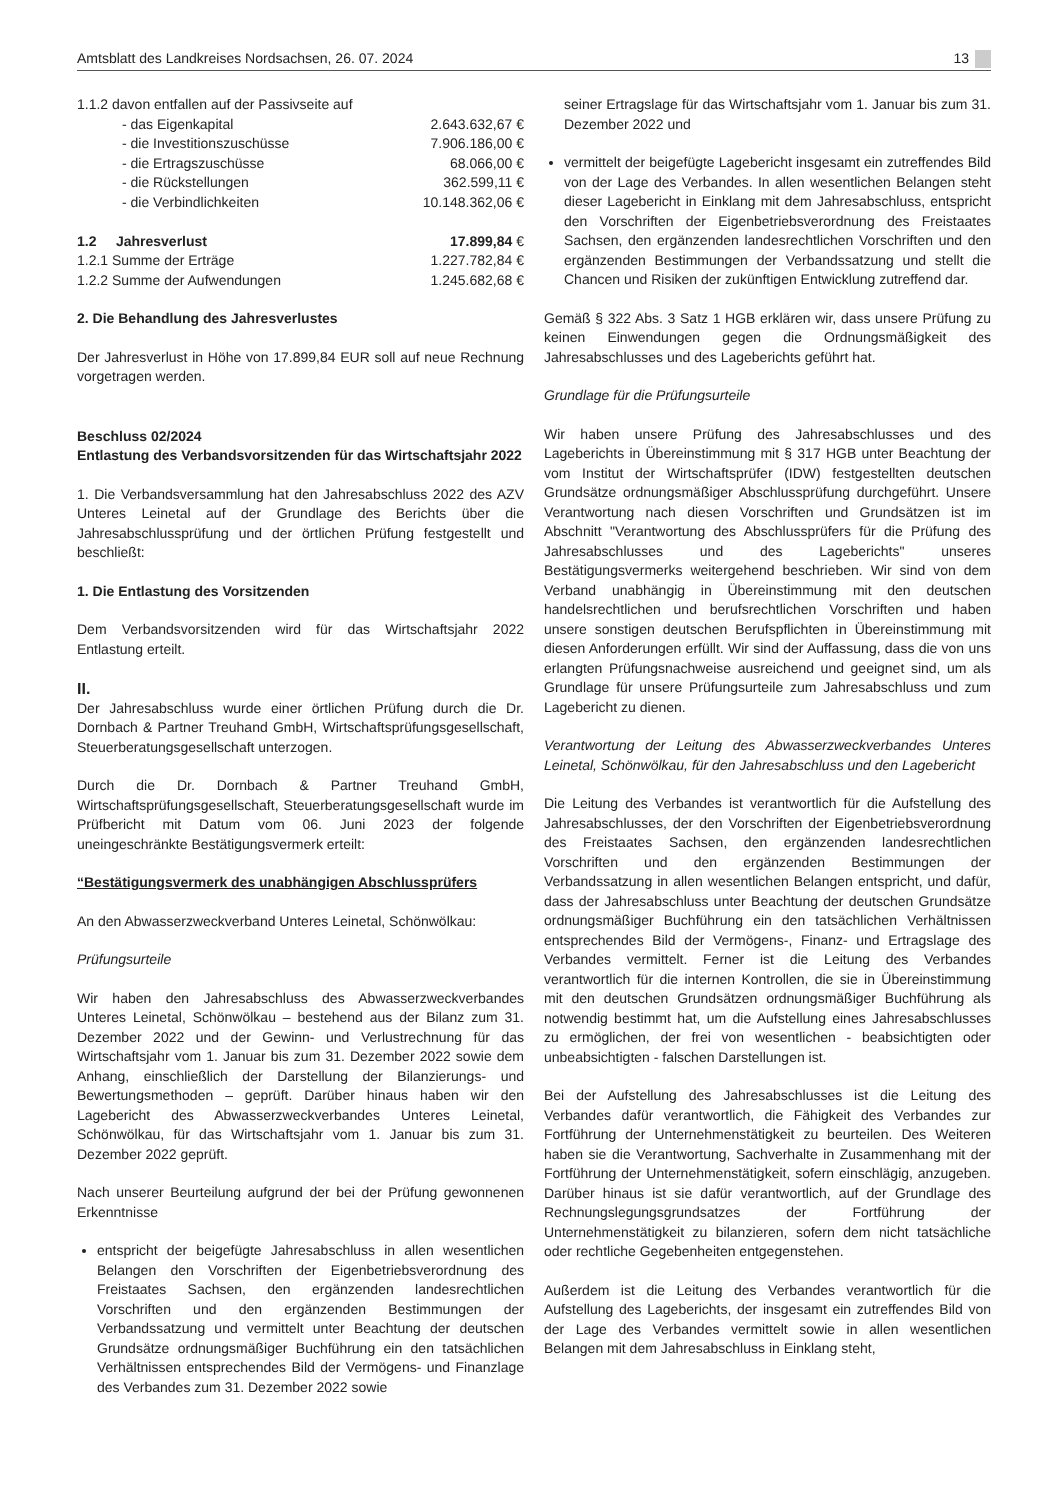Amtsblatt des Landkreises Nordsachsen, 26. 07. 2024 13
| 1.1.2 davon entfallen auf der Passivseite auf | |
| - das Eigenkapital | 2.643.632,67 € |
| - die Investitionszuschüsse | 7.906.186,00 € |
| - die Ertragszuschüsse | 68.066,00 € |
| - die Rückstellungen | 362.599,11 € |
| - die Verbindlichkeiten | 10.148.362,06 € |
| 1.2 Jahresverlust | 17.899,84 € |
| 1.2.1 Summe der Erträge | 1.227.782,84 € |
| 1.2.2 Summe der Aufwendungen | 1.245.682,68 € |
2. Die Behandlung des Jahresverlustes
Der Jahresverlust in Höhe von 17.899,84 EUR soll auf neue Rechnung vorgetragen werden.
Beschluss 02/2024
Entlastung des Verbandsvorsitzenden für das Wirtschaftsjahr 2022
1. Die Verbandsversammlung hat den Jahresabschluss 2022 des AZV Unteres Leinetal auf der Grundlage des Berichts über die Jahresabschlussprüfung und der örtlichen Prüfung festgestellt und beschließt:
1. Die Entlastung des Vorsitzenden
Dem Verbandsvorsitzenden wird für das Wirtschaftsjahr 2022 Entlastung erteilt.
II.
Der Jahresabschluss wurde einer örtlichen Prüfung durch die Dr. Dornbach & Partner Treuhand GmbH, Wirtschaftsprüfungsgesellschaft, Steuerberatungsgesellschaft unterzogen.
Durch die Dr. Dornbach & Partner Treuhand GmbH, Wirtschaftsprüfungsgesellschaft, Steuerberatungsgesellschaft wurde im Prüfbericht mit Datum vom 06. Juni 2023 der folgende uneingeschränkte Bestätigungsvermerk erteilt:
“Bestätigungsvermerk des unabhängigen Abschlussprüfers
An den Abwasserzweckverband Unteres Leinetal, Schönwölkau:
Prüfungsurteile
Wir haben den Jahresabschluss des Abwasserzweckverbandes Unteres Leinetal, Schönwölkau – bestehend aus der Bilanz zum 31. Dezember 2022 und der Gewinn- und Verlustrechnung für das Wirtschaftsjahr vom 1. Januar bis zum 31. Dezember 2022 sowie dem Anhang, einschließlich der Darstellung der Bilanzierungs- und Bewertungsmethoden – geprüft. Darüber hinaus haben wir den Lagebericht des Abwasserzweckverbandes Unteres Leinetal, Schönwölkau, für das Wirtschaftsjahr vom 1. Januar bis zum 31. Dezember 2022 geprüft.
Nach unserer Beurteilung aufgrund der bei der Prüfung gewonnenen Erkenntnisse
entspricht der beigefügte Jahresabschluss in allen wesentlichen Belangen den Vorschriften der Eigenbetriebsverordnung des Freistaates Sachsen, den ergänzenden landesrechtlichen Vorschriften und den ergänzenden Bestimmungen der Verbandssatzung und vermittelt unter Beachtung der deutschen Grundsätze ordnungsmäßiger Buchführung ein den tatsächlichen Verhältnissen entsprechendes Bild der Vermögens- und Finanzlage des Verbandes zum 31. Dezember 2022 sowie
seiner Ertragslage für das Wirtschaftsjahr vom 1. Januar bis zum 31. Dezember 2022 und
vermittelt der beigefügte Lagebericht insgesamt ein zutreffendes Bild von der Lage des Verbandes. In allen wesentlichen Belangen steht dieser Lagebericht in Einklang mit dem Jahresabschluss, entspricht den Vorschriften der Eigenbetriebsverordnung des Freistaates Sachsen, den ergänzenden landesrechtlichen Vorschriften und den ergänzenden Bestimmungen der Verbandssatzung und stellt die Chancen und Risiken der zukünftigen Entwicklung zutreffend dar.
Gemäß § 322 Abs. 3 Satz 1 HGB erklären wir, dass unsere Prüfung zu keinen Einwendungen gegen die Ordnungsmäßigkeit des Jahresabschlusses und des Lageberichts geführt hat.
Grundlage für die Prüfungsurteile
Wir haben unsere Prüfung des Jahresabschlusses und des Lageberichts in Übereinstimmung mit § 317 HGB unter Beachtung der vom Institut der Wirtschaftsprüfer (IDW) festgestellten deutschen Grundsätze ordnungsmäßiger Abschlussprüfung durchgeführt. Unsere Verantwortung nach diesen Vorschriften und Grundsätzen ist im Abschnitt "Verantwortung des Abschlussprüfers für die Prüfung des Jahresabschlusses und des Lageberichts" unseres Bestätigungsvermerks weitergehend beschrieben. Wir sind von dem Verband unabhängig in Übereinstimmung mit den deutschen handelsrechtlichen und berufsrechtlichen Vorschriften und haben unsere sonstigen deutschen Berufspflichten in Übereinstimmung mit diesen Anforderungen erfüllt. Wir sind der Auffassung, dass die von uns erlangten Prüfungsnachweise ausreichend und geeignet sind, um als Grundlage für unsere Prüfungsurteile zum Jahresabschluss und zum Lagebericht zu dienen.
Verantwortung der Leitung des Abwasserzweckverbandes Unteres Leinetal, Schönwölkau, für den Jahresabschluss und den Lagebericht
Die Leitung des Verbandes ist verantwortlich für die Aufstellung des Jahresabschlusses, der den Vorschriften der Eigenbetriebsverordnung des Freistaates Sachsen, den ergänzenden landesrechtlichen Vorschriften und den ergänzenden Bestimmungen der Verbandssatzung in allen wesentlichen Belangen entspricht, und dafür, dass der Jahresabschluss unter Beachtung der deutschen Grundsätze ordnungsmäßiger Buchführung ein den tatsächlichen Verhältnissen entsprechendes Bild der Vermögens-, Finanz- und Ertragslage des Verbandes vermittelt. Ferner ist die Leitung des Verbandes verantwortlich für die internen Kontrollen, die sie in Übereinstimmung mit den deutschen Grundsätzen ordnungsmäßiger Buchführung als notwendig bestimmt hat, um die Aufstellung eines Jahresabschlusses zu ermöglichen, der frei von wesentlichen - beabsichtigten oder unbeabsichtigten - falschen Darstellungen ist.
Bei der Aufstellung des Jahresabschlusses ist die Leitung des Verbandes dafür verantwortlich, die Fähigkeit des Verbandes zur Fortführung der Unternehmenstätigkeit zu beurteilen. Des Weiteren haben sie die Verantwortung, Sachverhalte in Zusammenhang mit der Fortführung der Unternehmenstätigkeit, sofern einschlägig, anzugeben. Darüber hinaus ist sie dafür verantwortlich, auf der Grundlage des Rechnungslegungsgrundsatzes der Fortführung der Unternehmenstätigkeit zu bilanzieren, sofern dem nicht tatsächliche oder rechtliche Gegebenheiten entgegenstehen.
Außerdem ist die Leitung des Verbandes verantwortlich für die Aufstellung des Lageberichts, der insgesamt ein zutreffendes Bild von der Lage des Verbandes vermittelt sowie in allen wesentlichen Belangen mit dem Jahresabschluss in Einklang steht,